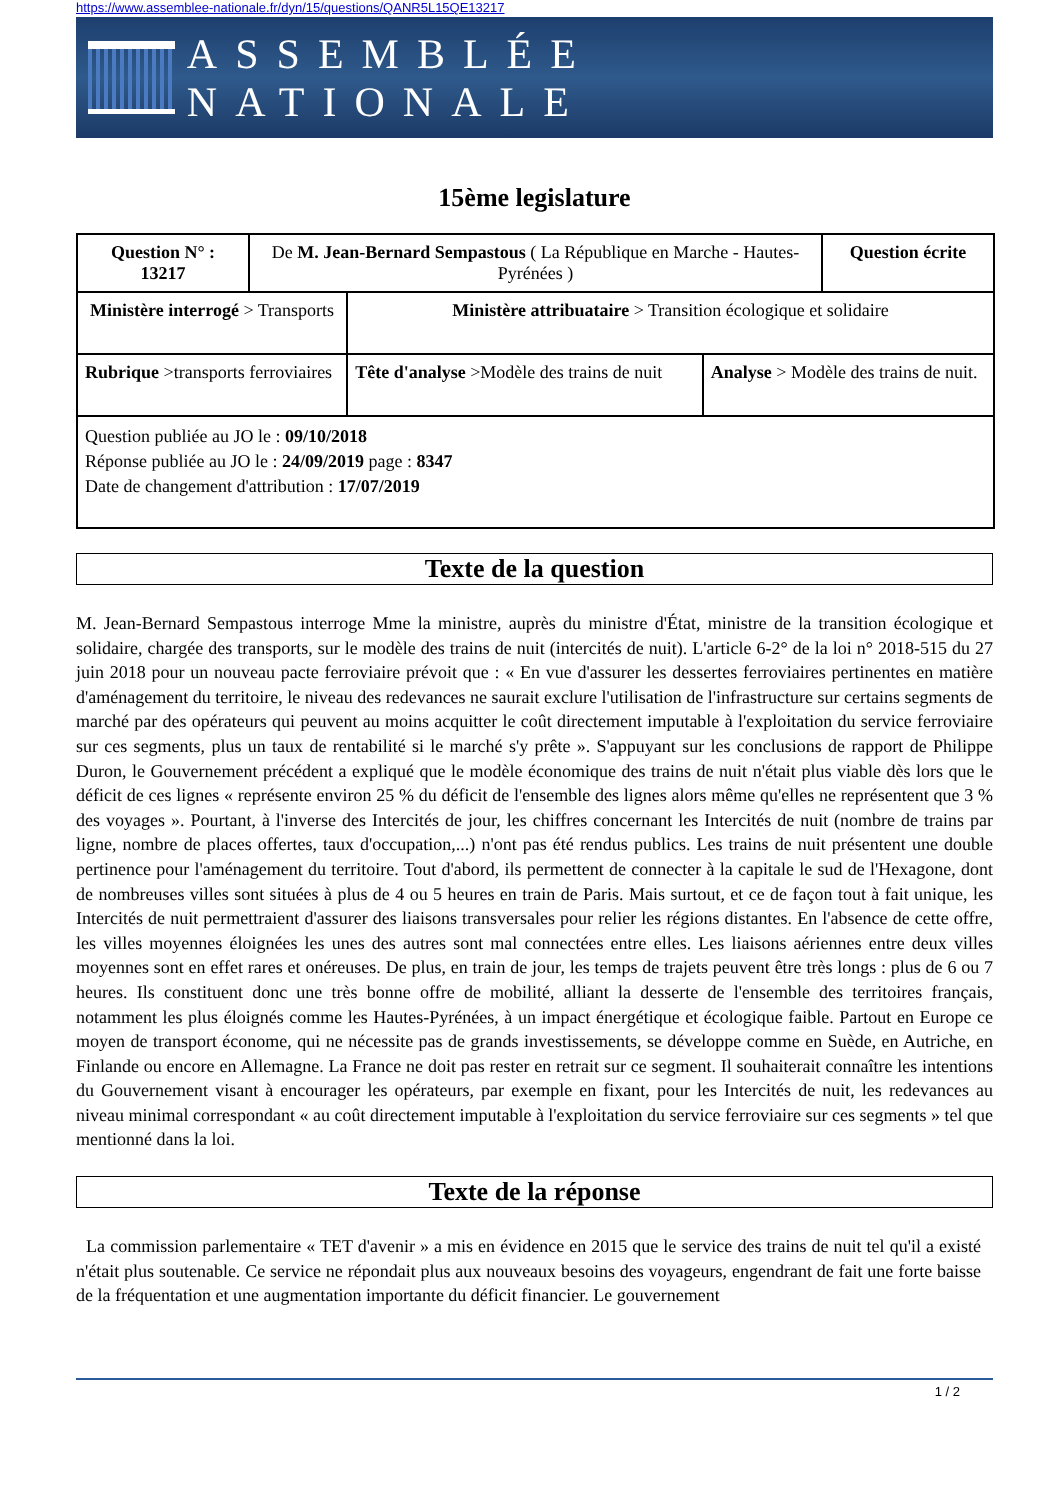https://www.assemblee-nationale.fr/dyn/15/questions/QANR5L15QE13217
ASSEMBLÉE NATIONALE
15ème legislature
| Question N° : 13217 | De M. Jean-Bernard Sempastous ( La République en Marche - Hautes-Pyrénées ) | | | Question écrite |
| Ministère interrogé > Transports | | Ministère attribuataire > Transition écologique et solidaire | | |
| Rubrique >transports ferroviaires | | Tête d'analyse >Modèle des trains de nuit | Analyse > Modèle des trains de nuit. | |
| Question publiée au JO le : 09/10/2018 Réponse publiée au JO le : 24/09/2019 page : 8347 Date de changement d'attribution : 17/07/2019 | | | | |
Texte de la question
M. Jean-Bernard Sempastous interroge Mme la ministre, auprès du ministre d'État, ministre de la transition écologique et solidaire, chargée des transports, sur le modèle des trains de nuit (intercités de nuit). L'article 6-2° de la loi n° 2018-515 du 27 juin 2018 pour un nouveau pacte ferroviaire prévoit que : « En vue d'assurer les dessertes ferroviaires pertinentes en matière d'aménagement du territoire, le niveau des redevances ne saurait exclure l'utilisation de l'infrastructure sur certains segments de marché par des opérateurs qui peuvent au moins acquitter le coût directement imputable à l'exploitation du service ferroviaire sur ces segments, plus un taux de rentabilité si le marché s'y prête ». S'appuyant sur les conclusions de rapport de Philippe Duron, le Gouvernement précédent a expliqué que le modèle économique des trains de nuit n'était plus viable dès lors que le déficit de ces lignes « représente environ 25 % du déficit de l'ensemble des lignes alors même qu'elles ne représentent que 3 % des voyages ». Pourtant, à l'inverse des Intercités de jour, les chiffres concernant les Intercités de nuit (nombre de trains par ligne, nombre de places offertes, taux d'occupation,...) n'ont pas été rendus publics. Les trains de nuit présentent une double pertinence pour l'aménagement du territoire. Tout d'abord, ils permettent de connecter à la capitale le sud de l'Hexagone, dont de nombreuses villes sont situées à plus de 4 ou 5 heures en train de Paris. Mais surtout, et ce de façon tout à fait unique, les Intercités de nuit permettraient d'assurer des liaisons transversales pour relier les régions distantes. En l'absence de cette offre, les villes moyennes éloignées les unes des autres sont mal connectées entre elles. Les liaisons aériennes entre deux villes moyennes sont en effet rares et onéreuses. De plus, en train de jour, les temps de trajets peuvent être très longs : plus de 6 ou 7 heures. Ils constituent donc une très bonne offre de mobilité, alliant la desserte de l'ensemble des territoires français, notamment les plus éloignés comme les Hautes-Pyrénées, à un impact énergétique et écologique faible. Partout en Europe ce moyen de transport économe, qui ne nécessite pas de grands investissements, se développe comme en Suède, en Autriche, en Finlande ou encore en Allemagne. La France ne doit pas rester en retrait sur ce segment. Il souhaiterait connaître les intentions du Gouvernement visant à encourager les opérateurs, par exemple en fixant, pour les Intercités de nuit, les redevances au niveau minimal correspondant « au coût directement imputable à l'exploitation du service ferroviaire sur ces segments » tel que mentionné dans la loi.
Texte de la réponse
La commission parlementaire « TET d'avenir » a mis en évidence en 2015 que le service des trains de nuit tel qu'il a existé n'était plus soutenable. Ce service ne répondait plus aux nouveaux besoins des voyageurs, engendrant de fait une forte baisse de la fréquentation et une augmentation importante du déficit financier. Le gouvernement
1 / 2